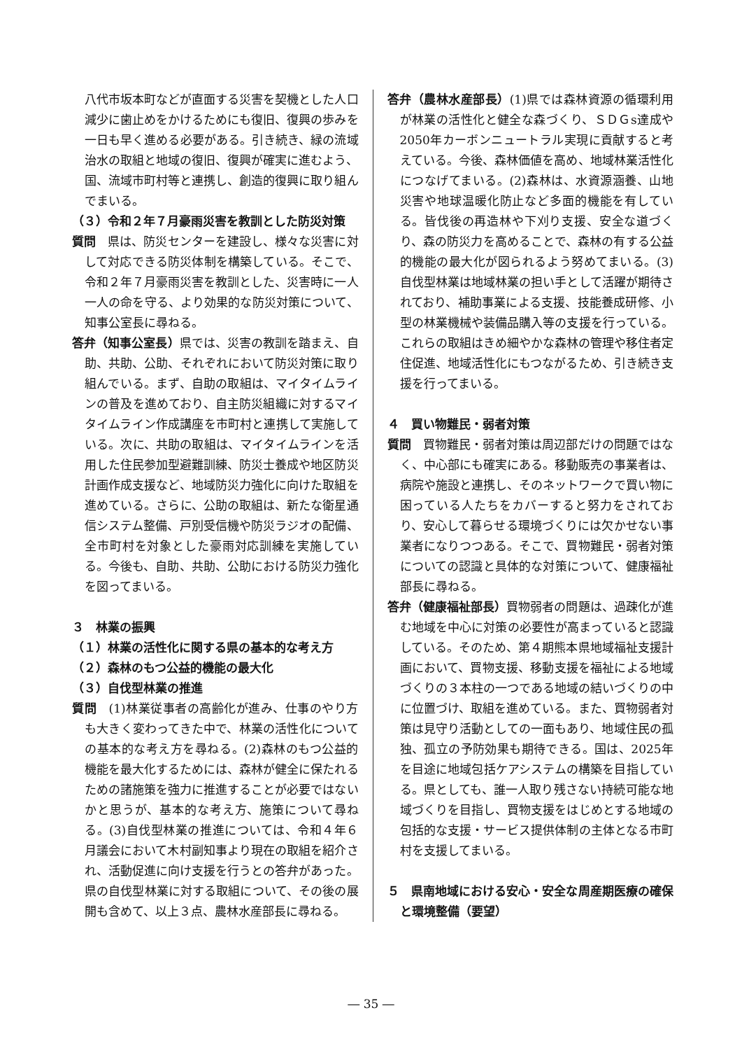八代市坂本町などが直面する災害を契機とした人口減少に歯止めをかけるためにも復旧、復興の歩みを一日も早く進める必要がある。引き続き、緑の流域治水の取組と地域の復旧、復興が確実に進むよう、国、流域市町村等と連携し、創造的復興に取り組んでまいる。
（３）令和２年７月豪雨災害を教訓とした防災対策
質問　県は、防災センターを建設し、様々な災害に対して対応できる防災体制を構築している。そこで、令和２年７月豪雨災害を教訓とした、災害時に一人一人の命を守る、より効果的な防災対策について、知事公室長に尋ねる。
答弁（知事公室長）県では、災害の教訓を踏まえ、自助、共助、公助、それぞれにおいて防災対策に取り組んでいる。まず、自助の取組は、マイタイムラインの普及を進めており、自主防災組織に対するマイタイムライン作成講座を市町村と連携して実施している。次に、共助の取組は、マイタイムラインを活用した住民参加型避難訓練、防災士養成や地区防災計画作成支援など、地域防災力強化に向けた取組を進めている。さらに、公助の取組は、新たな衛星通信システム整備、戸別受信機や防災ラジオの配備、全市町村を対象とした豪雨対応訓練を実施している。今後も、自助、共助、公助における防災力強化を図ってまいる。
３　林業の振興
（１）林業の活性化に関する県の基本的な考え方
（２）森林のもつ公益的機能の最大化
（３）自伐型林業の推進
質問　(1)林業従事者の高齢化が進み、仕事のやり方も大きく変わってきた中で、林業の活性化についての基本的な考え方を尋ねる。(2)森林のもつ公益的機能を最大化するためには、森林が健全に保たれるための諸施策を強力に推進することが必要ではないかと思うが、基本的な考え方、施策について尋ねる。(3)自伐型林業の推進については、令和４年６月議会において木村副知事より現在の取組を紹介され、活動促進に向け支援を行うとの答弁があった。県の自伐型林業に対する取組について、その後の展開も含めて、以上３点、農林水産部長に尋ねる。
答弁（農林水産部長）(1)県では森林資源の循環利用が林業の活性化と健全な森づくり、ＳＤＧs達成や2050年カーボンニュートラル実現に貢献すると考えている。今後、森林価値を高め、地域林業活性化につなげてまいる。(2)森林は、水資源涵養、山地災害や地球温暖化防止など多面的機能を有している。皆伐後の再造林や下刈り支援、安全な道づくり、森の防災力を高めることで、森林の有する公益的機能の最大化が図られるよう努めてまいる。(3)自伐型林業は地域林業の担い手として活躍が期待されており、補助事業による支援、技能養成研修、小型の林業機械や装備品購入等の支援を行っている。これらの取組はきめ細やかな森林の管理や移住者定住促進、地域活性化にもつながるため、引き続き支援を行ってまいる。
４　買い物難民・弱者対策
質問　買物難民・弱者対策は周辺部だけの問題ではなく、中心部にも確実にある。移動販売の事業者は、病院や施設と連携し、そのネットワークで買い物に困っている人たちをカバーすると努力をされており、安心して暮らせる環境づくりには欠かせない事業者になりつつある。そこで、買物難民・弱者対策についての認識と具体的な対策について、健康福祉部長に尋ねる。
答弁（健康福祉部長）買物弱者の問題は、過疎化が進む地域を中心に対策の必要性が高まっていると認識している。そのため、第４期熊本県地域福祉支援計画において、買物支援、移動支援を福祉による地域づくりの３本柱の一つである地域の結いづくりの中に位置づけ、取組を進めている。また、買物弱者対策は見守り活動としての一面もあり、地域住民の孤独、孤立の予防効果も期待できる。国は、2025年を目途に地域包括ケアシステムの構築を目指している。県としても、誰一人取り残さない持続可能な地域づくりを目指し、買物支援をはじめとする地域の包括的な支援・サービス提供体制の主体となる市町村を支援してまいる。
５　県南地域における安心・安全な周産期医療の確保と環境整備（要望）
― 35 ―